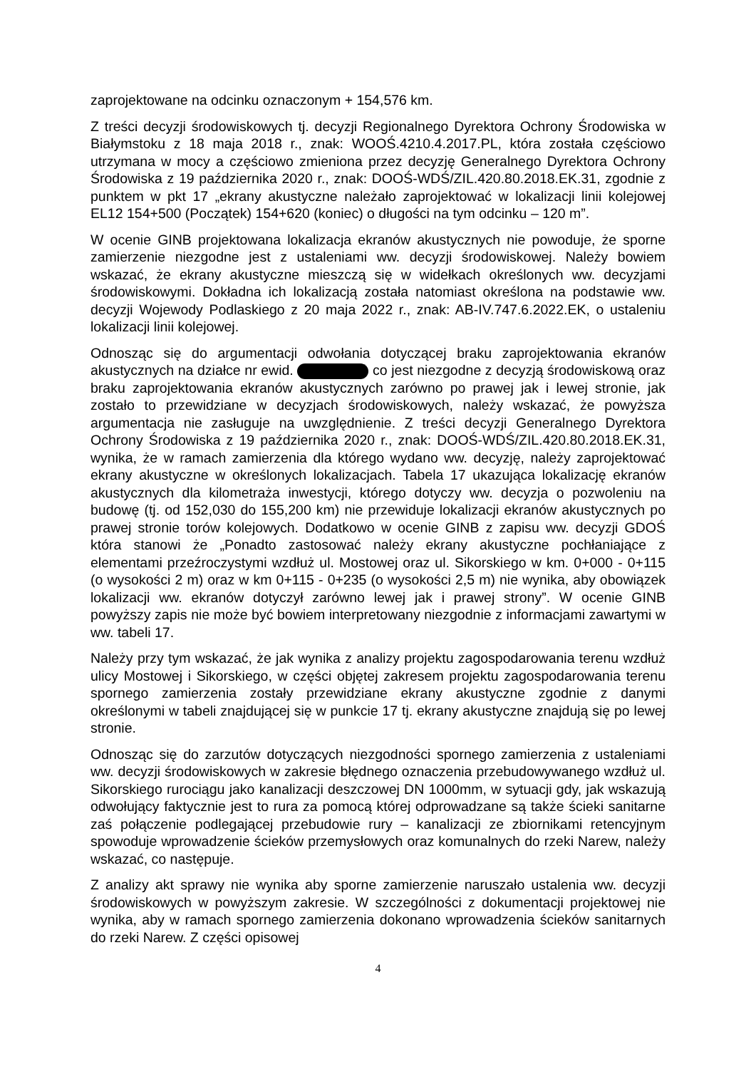zaprojektowane na odcinku oznaczonym + 154,576 km.
Z treści decyzji środowiskowych tj. decyzji Regionalnego Dyrektora Ochrony Środowiska w Białymstoku z 18 maja 2018 r., znak: WOOŚ.4210.4.2017.PL, która została częściowo utrzymana w mocy a częściowo zmieniona przez decyzję Generalnego Dyrektora Ochrony Środowiska z 19 października 2020 r., znak: DOOŚ-WDŚ/ZIL.420.80.2018.EK.31, zgodnie z punktem w pkt 17 „ekrany akustyczne należało zaprojektować w lokalizacji linii kolejowej EL12 154+500 (Początek) 154+620 (koniec) o długości na tym odcinku – 120 m”.
W ocenie GINB projektowana lokalizacja ekranów akustycznych nie powoduje, że sporne zamierzenie niezgodne jest z ustaleniami ww. decyzji środowiskowej. Należy bowiem wskazać, że ekrany akustyczne mieszczą się w widełkach określonych ww. decyzjami środowiskowymi. Dokładna ich lokalizacją została natomiast określona na podstawie ww. decyzji Wojewody Podlaskiego z 20 maja 2022 r., znak: AB-IV.747.6.2022.EK, o ustaleniu lokalizacji linii kolejowej.
Odnosząc się do argumentacji odwołania dotyczącej braku zaprojektowania ekranów akustycznych na działce nr ewid. co jest niezgodne z decyzją środowiskową oraz braku zaprojektowania ekranów akustycznych zarówno po prawej jak i lewej stronie, jak zostało to przewidziane w decyzjach środowiskowych, należy wskazać, że powyższa argumentacja nie zasługuje na uwzględnienie. Z treści decyzji Generalnego Dyrektora Ochrony Środowiska z 19 października 2020 r., znak: DOOŚ-WDŚ/ZIL.420.80.2018.EK.31, wynika, że w ramach zamierzenia dla którego wydano ww. decyzję, należy zaprojektować ekrany akustyczne w określonych lokalizacjach. Tabela 17 ukazująca lokalizację ekranów akustycznych dla kilometraża inwestycji, którego dotyczy ww. decyzja o pozwoleniu na budowę (tj. od 152,030 do 155,200 km) nie przewiduje lokalizacji ekranów akustycznych po prawej stronie torów kolejowych. Dodatkowo w ocenie GINB z zapisu ww. decyzji GDOŚ która stanowi że „Ponadto zastosować należy ekrany akustyczne pochłaniające z elementami przeźroczystymi wzdłuż ul. Mostowej oraz ul. Sikorskiego w km. 0+000 - 0+115 (o wysokości 2 m) oraz w km 0+115 - 0+235 (o wysokości 2,5 m) nie wynika, aby obowiązek lokalizacji ww. ekranów dotyczył zarówno lewej jak i prawej strony”. W ocenie GINB powyższy zapis nie może być bowiem interpretowany niezgodnie z informacjami zawartymi w ww. tabeli 17.
Należy przy tym wskazać, że jak wynika z analizy projektu zagospodarowania terenu wzdłuż ulicy Mostowej i Sikorskiego, w części objętej zakresem projektu zagospodarowania terenu spornego zamierzenia zostały przewidziane ekrany akustyczne zgodnie z danymi określonymi w tabeli znajdującej się w punkcie 17 tj. ekrany akustyczne znajdują się po lewej stronie.
Odnosząc się do zarzutów dotyczących niezgodności spornego zamierzenia z ustaleniami ww. decyzji środowiskowych w zakresie błędnego oznaczenia przebudowywanego wzdłuż ul. Sikorskiego rurociągu jako kanalizacji deszczowej DN 1000mm, w sytuacji gdy, jak wskazują odwołujący faktycznie jest to rura za pomocą której odprowadzane są także ścieki sanitarne zaś połączenie podlegającej przebudowie rury – kanalizacji ze zbiornikami retencyjnym spowoduje wprowadzenie ścieków przemysłowych oraz komunalnych do rzeki Narew, należy wskazać, co następuje.
Z analizy akt sprawy nie wynika aby sporne zamierzenie naruszało ustalenia ww. decyzji środowiskowych w powyższym zakresie. W szczególności z dokumentacji projektowej nie wynika, aby w ramach spornego zamierzenia dokonano wprowadzenia ścieków sanitarnych do rzeki Narew. Z części opisowej
4